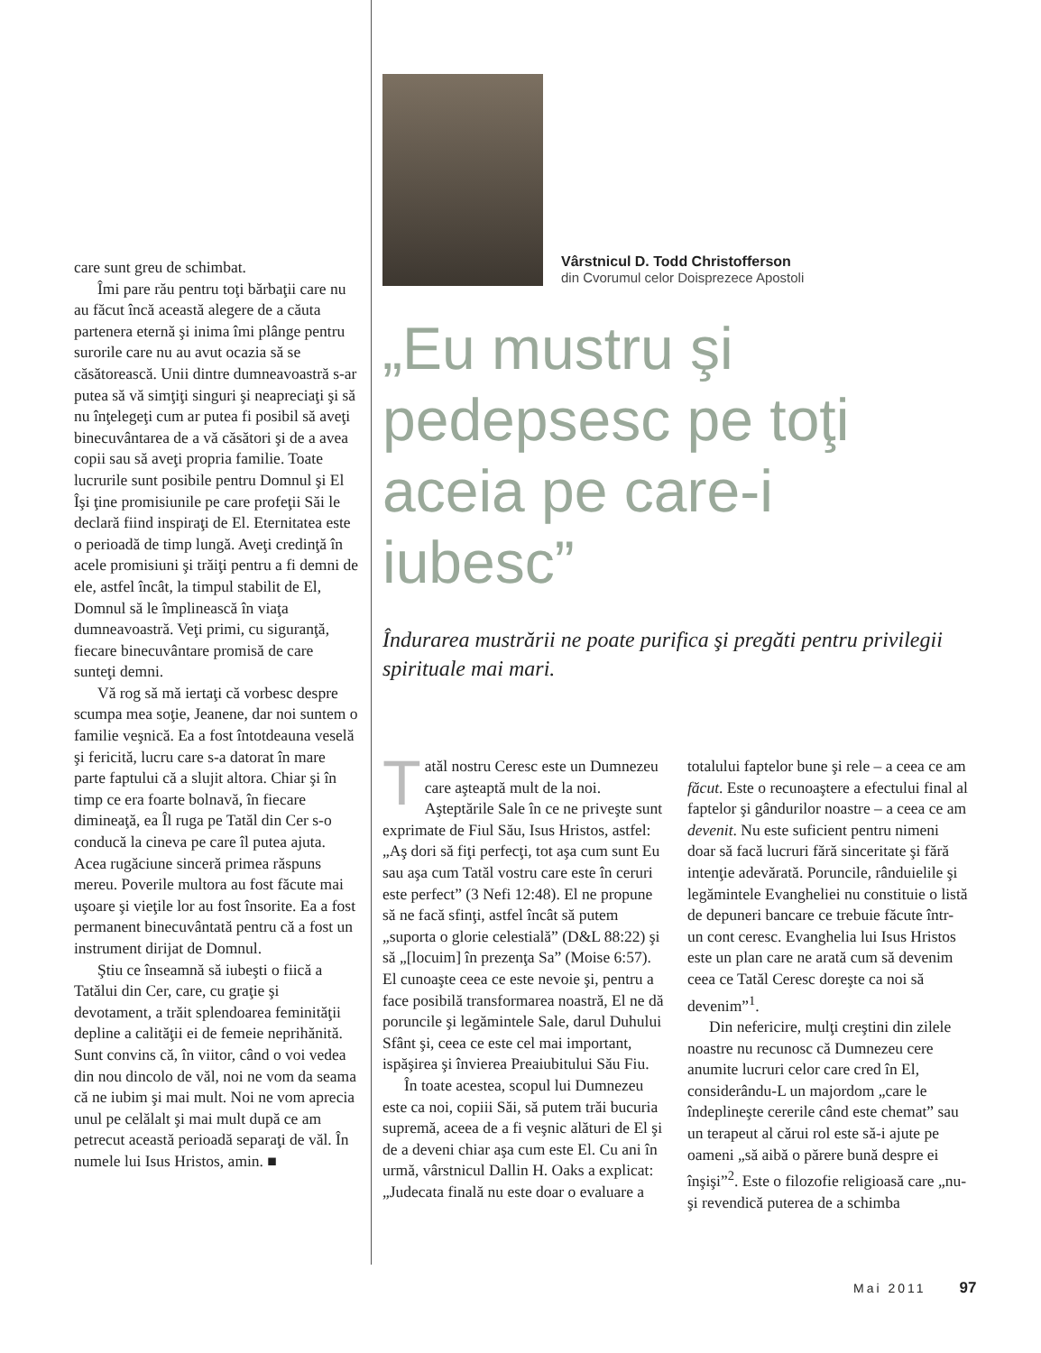care sunt greu de schimbat.
Îmi pare rău pentru toţi bărbaţii care nu au făcut încă această alegere de a căuta partenera eternă şi inima îmi plânge pentru surorile care nu au avut ocazia să se căsătorească. Unii dintre dumneavoastră s-ar putea să vă simţiţi singuri şi neapreciaţi şi să nu înţelegeţi cum ar putea fi posibil să aveţi binecuvântarea de a vă căsători şi de a avea copii sau să aveţi propria familie. Toate lucrurile sunt posibile pentru Domnul şi El Îşi ţine promisiunile pe care profeţii Săi le declară fiind inspiraţi de El. Eternitatea este o perioadă de timp lungă. Aveţi credinţă în acele promisiuni şi trăiţi pentru a fi demni de ele, astfel încât, la timpul stabilit de El, Domnul să le împlinească în viaţa dumneavoastră. Veţi primi, cu siguranţă, fiecare binecuvântare promisă de care sunteţi demni.
Vă rog să mă iertaţi că vorbesc despre scumpa mea soţie, Jeanene, dar noi suntem o familie veşnică. Ea a fost întotdeauna veselă şi fericită, lucru care s-a datorat în mare parte faptului că a slujit altora. Chiar şi în timp ce era foarte bolnavă, în fiecare dimineaţă, ea Îl ruga pe Tatăl din Cer s-o conducă la cineva pe care îl putea ajuta. Acea rugăciune sinceră primea răspuns mereu. Poverile multora au fost făcute mai uşoare şi vieţile lor au fost însorite. Ea a fost permanent binecuvântată pentru că a fost un instrument dirijat de Domnul.
Ştiu ce înseamnă să iubeşti o fiică a Tatălui din Cer, care, cu graţie şi devotament, a trăit splendoarea feminităţii depline a calităţii ei de femeie neprihănită. Sunt convins că, în viitor, când o voi vedea din nou dincolo de văl, noi ne vom da seama că ne iubim şi mai mult. Noi ne vom aprecia unul pe celălalt şi mai mult după ce am petrecut această perioadă separaţi de văl. În numele lui Isus Hristos, amin. ■
Vârstnicul D. Todd Christofferson
din Cvorumul celor Doisprezece Apostoli
„Eu mustru şi pedepsesc pe toţi aceia pe care-i iubesc”
Îndurarea mustrării ne poate purifica şi pregăti pentru privilegii spirituale mai mari.
Tatăl nostru Ceresc este un Dumnezeu care aşteaptă mult de la noi. Aşteptările Sale în ce ne priveşte sunt exprimate de Fiul Său, Isus Hristos, astfel: „Aş dori să fiţi perfecţi, tot aşa cum sunt Eu sau aşa cum Tatăl vostru care este în ceruri este perfect” (3 Nefi 12:48). El ne propune să ne facă sfinţi, astfel încât să putem „suporta o glorie celestială” (D&L 88:22) şi să „[locuim] în prezenţa Sa” (Moise 6:57). El cunoaşte ceea ce este nevoie şi, pentru a face posibilă transformarea noastră, El ne dă poruncile şi legămintele Sale, darul Duhului Sfânt şi, ceea ce este cel mai important, ispăşirea şi învierea Preaiubitului Său Fiu.
În toate acestea, scopul lui Dumnezeu este ca noi, copiii Săi, să putem trăi bucuria supremă, aceea de a fi veşnic alături de El şi de a deveni chiar aşa cum este El. Cu ani în urmă, vârstnicul Dallin H. Oaks a explicat: „Judecata finală nu este doar o evaluare a totalului faptelor bune şi rele – a ceea ce am făcut. Este o recunoaştere a efectului final al faptelor şi gândurilor noastre – a ceea ce am devenit. Nu este suficient pentru nimeni doar să facă lucruri fără sinceritate şi fără intenţie adevărată. Poruncile, rânduielile şi legămintele Evangheliei nu constituie o listă de depuneri bancare ce trebuie făcute într-un cont ceresc. Evanghelia lui Isus Hristos este un plan care ne arată cum să devenim ceea ce Tatăl Ceresc doreşte ca noi să devenim”<sup>1</sup>.
Din nefericire, mulţi creştini din zilele noastre nu recunosc că Dumnezeu cere anumite lucruri celor care cred în El, considerându-L un majordom „care le îndeplineşte cererile când este chemat” sau un terapeut al cărui rol este să-i ajute pe oameni „să aibă o părere bună despre ei înşişi”<sup>2</sup>. Este o filozofie religioasă care „nu-şi revendică puterea de a schimba
Mai 2011 97